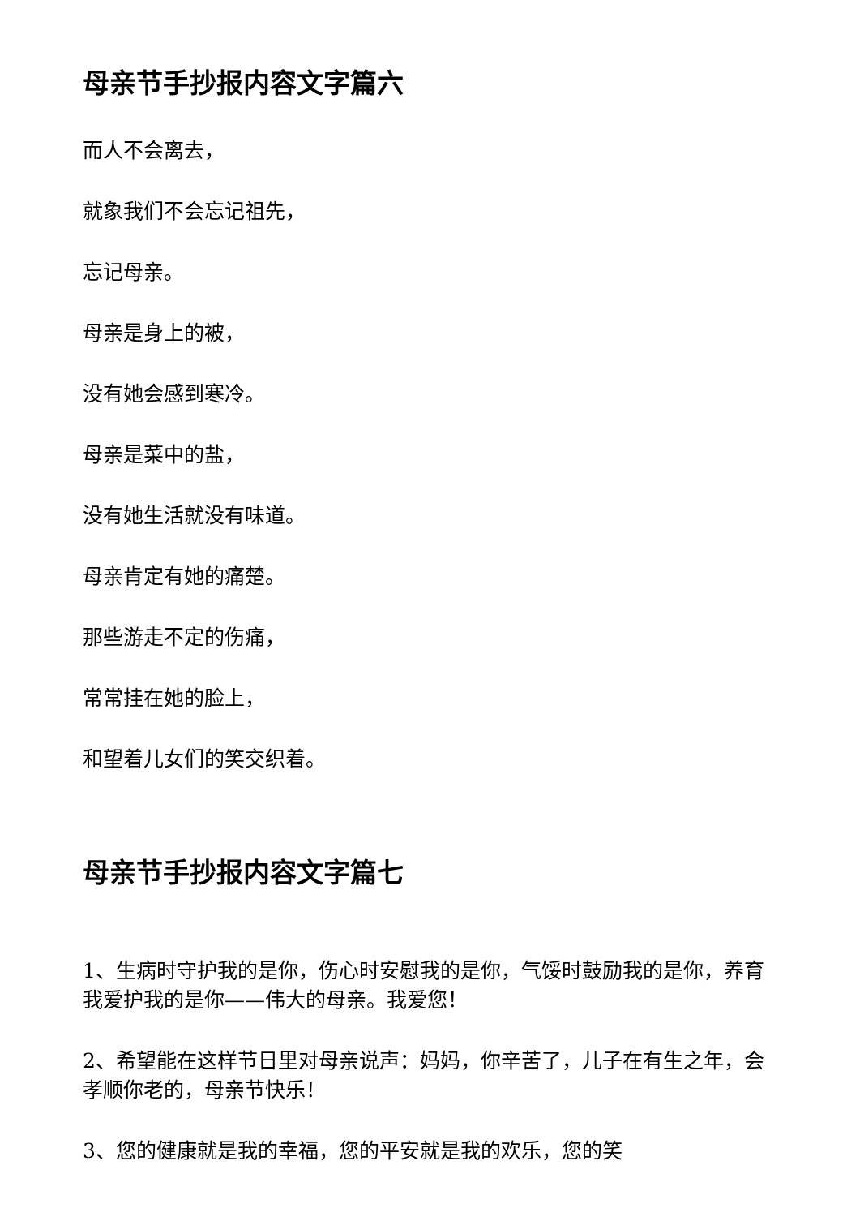母亲节手抄报内容文字篇六
而人不会离去，
就象我们不会忘记祖先，
忘记母亲。
母亲是身上的被，
没有她会感到寒冷。
母亲是菜中的盐，
没有她生活就没有味道。
母亲肯定有她的痛楚。
那些游走不定的伤痛，
常常挂在她的脸上，
和望着儿女们的笑交织着。
母亲节手抄报内容文字篇七
1、生病时守护我的是你，伤心时安慰我的是你，气馁时鼓励我的是你，养育我爱护我的是你——伟大的母亲。我爱您！
2、希望能在这样节日里对母亲说声：妈妈，你辛苦了，儿子在有生之年，会孝顺你老的，母亲节快乐！
3、您的健康就是我的幸福，您的平安就是我的欢乐，您的笑